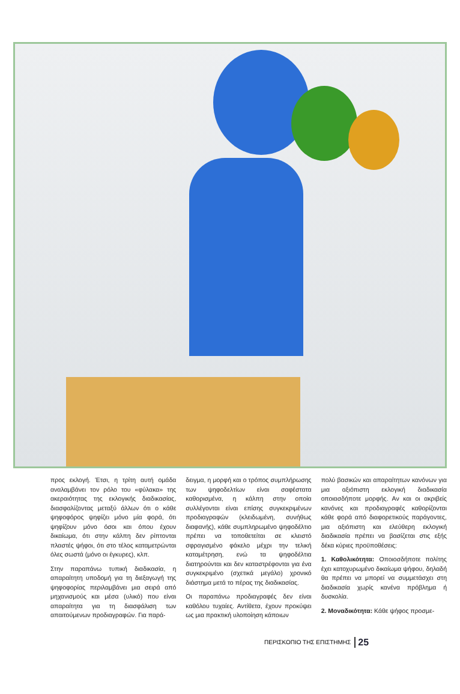προς εκλογή. Έτσι, η τρίτη αυτή ομάδα αναλαμβάνει τον ρόλο του «φύλακα» της ακεραιότητας της εκλογικής διαδικασίας, διασφαλίζοντας μεταξύ άλλων ότι ο κάθε ψηφοφόρος ψηφίζει μόνο μία φορά, ότι ψηφίζουν μόνο όσοι και όπου έχουν δικαίωμα, ότι στην κάλπη δεν ρίπτονται πλαστές ψήφοι, ότι στο τέλος καταμετρώνται όλες σωστά (μόνο οι έγκυρες), κλπ.
Στην παραπάνω τυπική διαδικασία, η απαραίτητη υποδομή για τη διεξαγωγή της ψηφοφορίας περιλαμβάνει μια σειρά από μηχανισμούς και μέσα (υλικό) που είναι απαραίτητα για τη διασφάλιση των απαιτούμενων προδιαγραφών. Για παρά-
δειγμα, η μορφή και ο τρόπος συμπλήρωσης των ψηφοδελτίων είναι σαφέστατα καθορισμένα, η κάλπη στην οποία συλλέγονται είναι επίσης συγκεκριμένων προδιαγραφών (κλειδωμένη, συνήθως διαφανής), κάθε συμπληρωμένο ψηφοδέλτιο πρέπει να τοποθετείται σε κλειστό σφραγισμένο φάκελο μέχρι την τελική καταμέτρηση, ενώ τα ψηφοδέλτια διατηρούνται και δεν καταστρέφονται για ένα συγκεκριμένο (σχετικά μεγάλο) χρονικό διάστημα μετά το πέρας της διαδικασίας.
Οι παραπάνω προδιαγραφές δεν είναι καθόλου τυχαίες. Αντίθετα, έχουν προκύψει ως μια πρακτική υλοποίηση κάποιων
πολύ βασικών και απαραίτητων κανόνων για μια αξιόπιστη εκλογική διαδικασία οποιασδήποτε μορφής. Αν και οι ακριβείς κανόνες και προδιαγραφές καθορίζονται κάθε φορά από διαφορετικούς παράγοντες, μια αξιόπιστη και ελεύθερη εκλογική διαδικασία πρέπει να βασίζεται στις εξής δέκα κύριες προϋποθέσεις:
1. Καθολικότητα: Οποιοσδήποτε πολίτης έχει κατοχυρωμένο δικαίωμα ψήφου, δηλαδή θα πρέπει να μπορεί να συμμετάσχει στη διαδικασία χωρίς κανένα πρόβλημα ή δυσκολία.
2. Μοναδικότητα: Κάθε ψήφος προσμε-
ΠΕΡΙΣΚΟΠΙΟ ΤΗΣ ΕΠΙΣΤΗΜΗΣ 25